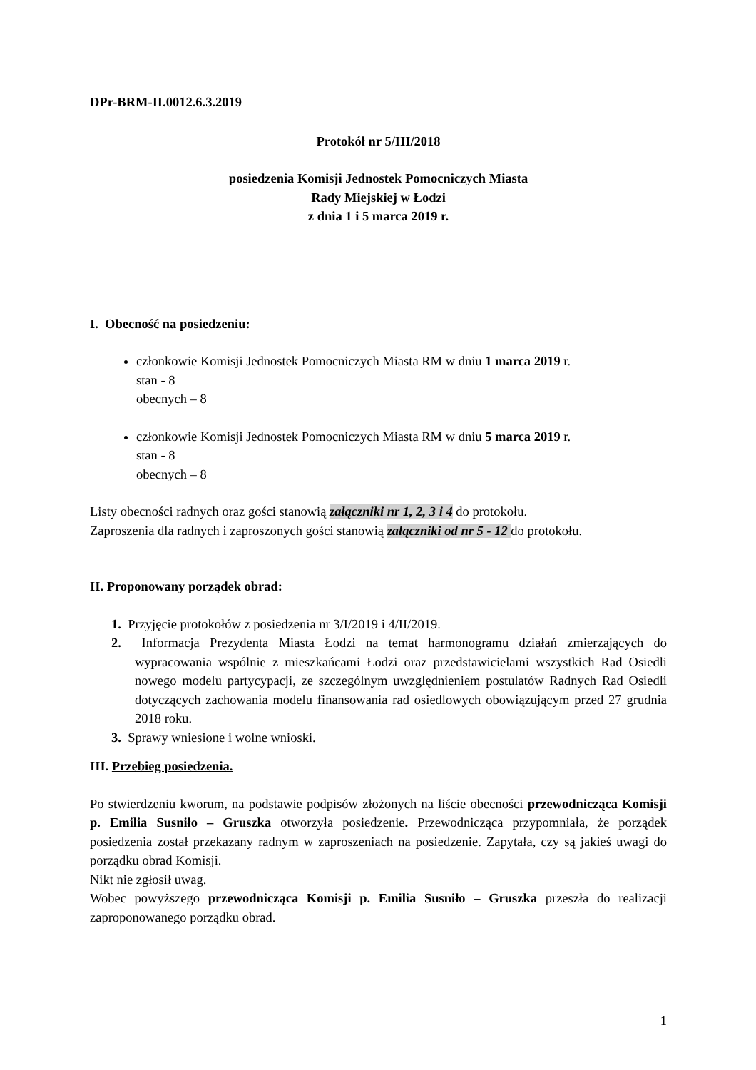DPr-BRM-II.0012.6.3.2019
Protokół nr 5/III/2018
posiedzenia Komisji Jednostek Pomocniczych Miasta
Rady Miejskiej w Łodzi
z dnia 1 i 5 marca 2019 r.
I. Obecność na posiedzeniu:
członkowie Komisji Jednostek Pomocniczych Miasta RM w dniu 1 marca 2019 r.
stan - 8
obecnych – 8
członkowie Komisji Jednostek Pomocniczych Miasta RM w dniu 5 marca 2019 r.
stan - 8
obecnych – 8
Listy obecności radnych oraz gości stanowią załączniki nr 1, 2, 3 i 4 do protokołu.
Zaproszenia dla radnych i zaproszonych gości stanowią załączniki od nr 5 - 12 do protokołu.
II. Proponowany porządek obrad:
1. Przyjęcie protokołów z posiedzenia nr 3/I/2019 i 4/II/2019.
2. Informacja Prezydenta Miasta Łodzi na temat harmonogramu działań zmierzających do wypracowania wspólnie z mieszkańcami Łodzi oraz przedstawicielami wszystkich Rad Osiedli nowego modelu partycypacji, ze szczególnym uwzględnieniem postulatów Radnych Rad Osiedli dotyczących zachowania modelu finansowania rad osiedlowych obowiązującym przed 27 grudnia 2018 roku.
3. Sprawy wniesione i wolne wnioski.
III. Przebieg posiedzenia.
Po stwierdzeniu kworum, na podstawie podpisów złożonych na liście obecności przewodnicząca Komisji p. Emilia Susniło – Gruszka otworzyła posiedzenie. Przewodnicząca przypomniała, że porządek posiedzenia został przekazany radnym w zaproszeniach na posiedzenie. Zapytała, czy są jakieś uwagi do porządku obrad Komisji.
Nikt nie zgłosił uwag.
Wobec powyższego przewodnicząca Komisji p. Emilia Susniło – Gruszka przeszła do realizacji zaproponowanego porządku obrad.
1